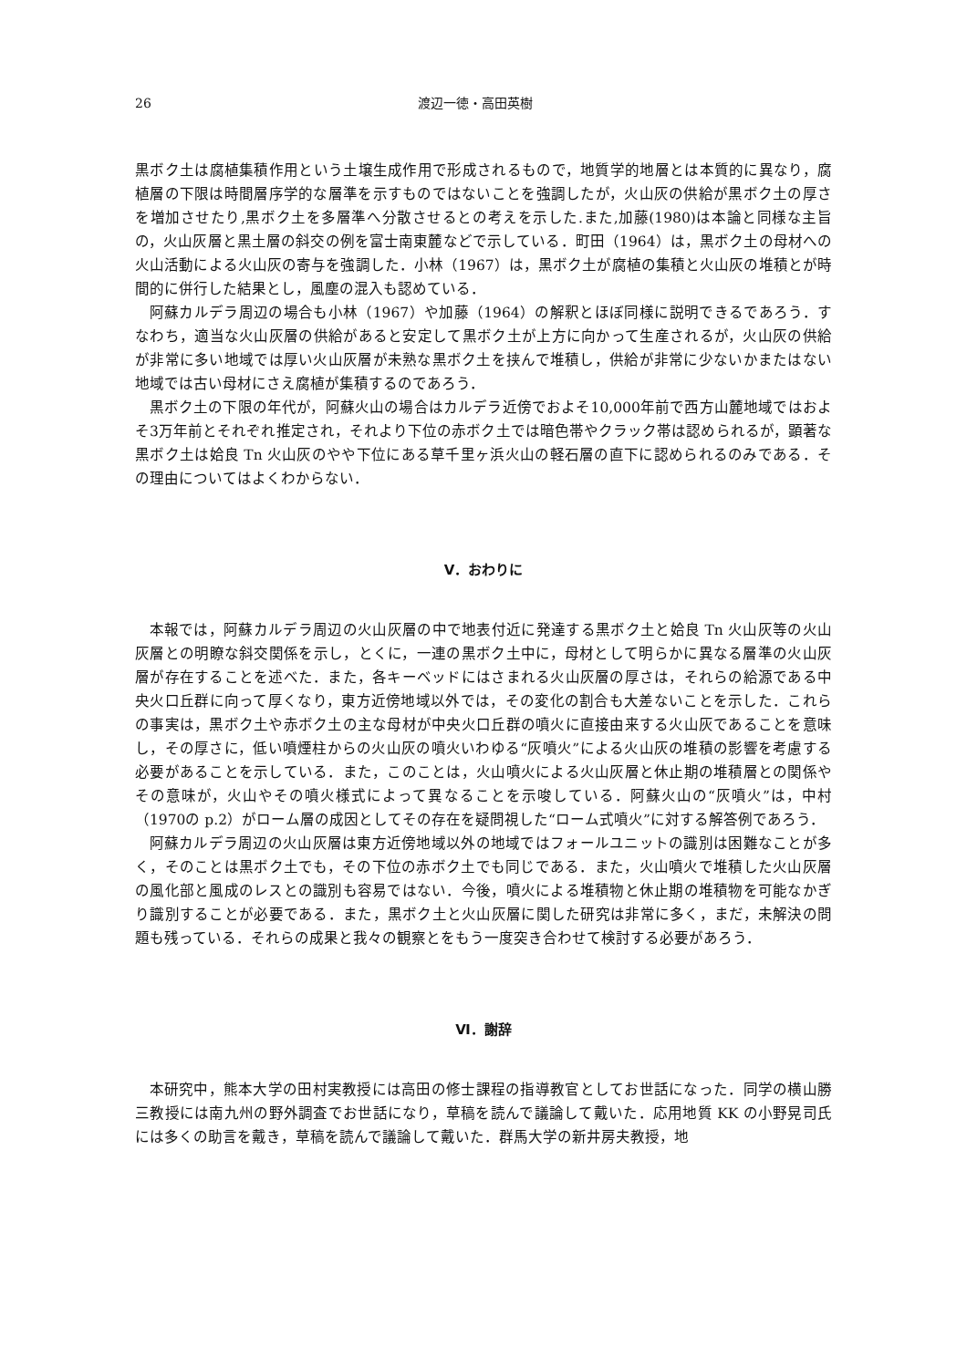26 渡辺一徳・高田英樹
黒ボク土は腐植集積作用という土壌生成作用で形成されるもので，地質学的地層とは本質的に異なり，腐植層の下限は時間層序学的な層準を示すものではないことを強調したが，火山灰の供給が黒ボク土の厚さを増加させたり,黒ボク土を多層準へ分散させるとの考えを示した.また,加藤(1980)は本論と同様な主旨の，火山灰層と黒土層の斜交の例を富士南東麓などで示している．町田（1964）は，黒ボク土の母材への火山活動による火山灰の寄与を強調した．小林（1967）は，黒ボク土が腐植の集積と火山灰の堆積とが時間的に併行した結果とし，風塵の混入も認めている．
阿蘇カルデラ周辺の場合も小林（1967）や加藤（1964）の解釈とほぼ同様に説明できるであろう．すなわち，適当な火山灰層の供給があると安定して黒ボク土が上方に向かって生産されるが，火山灰の供給が非常に多い地域では厚い火山灰層が未熟な黒ボク土を挟んで堆積し，供給が非常に少ないかまたはない地域では古い母材にさえ腐植が集積するのであろう．
黒ボク土の下限の年代が，阿蘇火山の場合はカルデラ近傍でおよそ10,000年前で西方山麓地域ではおよそ3万年前とそれぞれ推定され，それより下位の赤ボク土では暗色帯やクラック帯は認められるが，顕著な黒ボク土は姶良 Tn 火山灰のやや下位にある草千里ヶ浜火山の軽石層の直下に認められるのみである．その理由についてはよくわからない．
Ⅴ．おわりに
本報では，阿蘇カルデラ周辺の火山灰層の中で地表付近に発達する黒ボク土と姶良 Tn 火山灰等の火山灰層との明瞭な斜交関係を示し，とくに，一連の黒ボク土中に，母材として明らかに異なる層準の火山灰層が存在することを述べた．また，各キーベッドにはさまれる火山灰層の厚さは，それらの給源である中央火口丘群に向って厚くなり，東方近傍地域以外では，その変化の割合も大差ないことを示した．これらの事実は，黒ボク土や赤ボク土の主な母材が中央火口丘群の噴火に直接由来する火山灰であることを意味し，その厚さに，低い噴煙柱からの火山灰の噴火いわゆる“灰噴火”による火山灰の堆積の影響を考慮する必要があることを示している．また，このことは，火山噴火による火山灰層と休止期の堆積層との関係やその意味が，火山やその噴火様式によって異なることを示唆している．阿蘇火山の“灰噴火”は，中村（1970の p.2）がローム層の成因としてその存在を疑問視した“ローム式噴火”に対する解答例であろう．
阿蘇カルデラ周辺の火山灰層は東方近傍地域以外の地域ではフォールユニットの識別は困難なことが多く，そのことは黒ボク土でも，その下位の赤ボク土でも同じである．また，火山噴火で堆積した火山灰層の風化部と風成のレスとの識別も容易ではない．今後，噴火による堆積物と休止期の堆積物を可能なかぎり識別することが必要である．また，黒ボク土と火山灰層に関した研究は非常に多く，まだ，未解決の問題も残っている．それらの成果と我々の観察とをもう一度突き合わせて検討する必要があろう．
Ⅵ．謝辞
本研究中，熊本大学の田村実教授には高田の修士課程の指導教官としてお世話になった．同学の横山勝三教授には南九州の野外調査でお世話になり，草稿を読んで議論して戴いた．応用地質 KK の小野晃司氏には多くの助言を戴き，草稿を読んで議論して戴いた．群馬大学の新井房夫教授，地